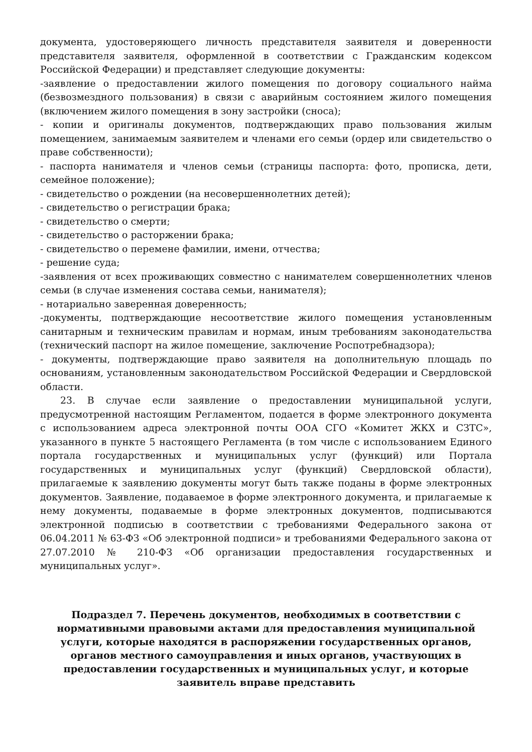документа, удостоверяющего личность представителя заявителя и доверенности представителя заявителя, оформленной в соответствии с Гражданским кодексом Российской Федерации) и представляет следующие документы:
-заявление о предоставлении жилого помещения по договору социального найма (безвозмездного пользования) в связи с аварийным состоянием жилого помещения (включением жилого помещения в зону застройки (сноса);
- копии и оригиналы документов, подтверждающих право пользования жилым помещением, занимаемым заявителем и членами его семьи (ордер или свидетельство о праве собственности);
- паспорта нанимателя и членов семьи (страницы паспорта: фото, прописка, дети, семейное положение);
- свидетельство о рождении (на несовершеннолетних детей);
- свидетельство о регистрации брака;
- свидетельство о смерти;
- свидетельство о расторжении брака;
- свидетельство о перемене фамилии, имени, отчества;
- решение суда;
-заявления от всех проживающих совместно с нанимателем совершеннолетних членов семьи (в случае изменения состава семьи, нанимателя);
- нотариально заверенная доверенность;
-документы, подтверждающие несоответствие жилого помещения установленным санитарным и техническим правилам и нормам, иным требованиям законодательства (технический паспорт на жилое помещение, заключение Роспотребнадзора);
- документы, подтверждающие право заявителя на дополнительную площадь по основаниям, установленным законодательством Российской Федерации и Свердловской области.
23. В случае если заявление о предоставлении муниципальной услуги, предусмотренной настоящим Регламентом, подается в форме электронного документа с использованием адреса электронной почты ООА СГО «Комитет ЖКХ и СЗТС», указанного в пункте 5 настоящего Регламента (в том числе с использованием Единого портала государственных и муниципальных услуг (функций) или Портала государственных и муниципальных услуг (функций) Свердловской области), прилагаемые к заявлению документы могут быть также поданы в форме электронных документов. Заявление, подаваемое в форме электронного документа, и прилагаемые к нему документы, подаваемые в форме электронных документов, подписываются электронной подписью в соответствии с требованиями Федерального закона от 06.04.2011 № 63-ФЗ «Об электронной подписи» и требованиями Федерального закона от 27.07.2010 № 210-ФЗ «Об организации предоставления государственных и муниципальных услуг».
Подраздел 7. Перечень документов, необходимых в соответствии с нормативными правовыми актами для предоставления муниципальной услуги, которые находятся в распоряжении государственных органов, органов местного самоуправления и иных органов, участвующих в предоставлении государственных и муниципальных услуг, и которые заявитель вправе представить